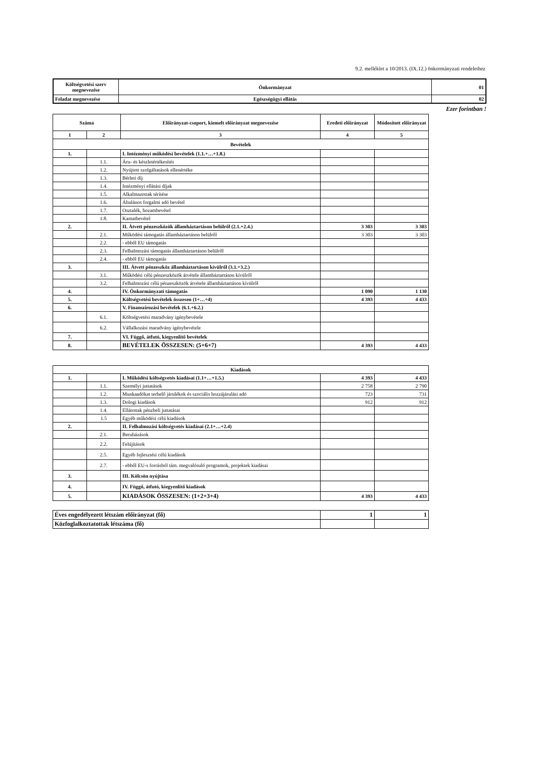9.2. melléklet a 10/2013. (IX.12.) önkormányzati rendelethez
| Költségvetési szerv megnevezése | Önkormányzat | 01 |
| Feladat megnevezése | Egészségügyi ellátás | 02 |
Ezer forintban !
| Száma | | Előirányzat-csoport, kiemelt előirányzat megnevezése | Eredeti előirányzat | Módosított előirányzat |
| --- | --- | --- | --- | --- |
| 1 | 2 | 3 | 4 | 5 |
| Bevételek | | | | |
| 1. | | I. Intézményi működési bevételek (1.1.+…+1.8.) | | |
| | 1.1. | Áru- és készletértékesítés | | |
| | 1.2. | Nyújtott szolgáltatások ellenértéke | | |
| | 1.3. | Bérleti díj | | |
| | 1.4. | Intézményi ellátási díjak | | |
| | 1.5. | Alkalmazottak térítése | | |
| | 1.6. | Általános forgalmi adó bevétel | | |
| | 1.7. | Osztalék, hozambevétel | | |
| | 1.8. | Kamatbevétel | | |
| 2. | | II. Átvett pénzeszközök államháztartáson belülről (2.1.+2.4.) | 3 303 | 3 303 |
| | 2.1. | Működési támogatás államháztartáson belülről | 3 303 | 3 303 |
| | 2.2. | - ebből EU támogatás | | |
| | 2.3. | Felhalmozási támogatás államháztartáson belülről | | |
| | 2.4. | - ebből EU támogatás | | |
| 3. | | III. Átvett pénzeszköz államháztartáson kívülről (3.1.+3.2.) | | |
| | 3.1. | Működési célú pénzeszközök átvétele államháztartáson kívülről | | |
| | 3.2. | Felhalmozási célú pénzeszközök átvétele államháztartáson kívülről | | |
| 4. | | IV. Önkormányzati támogatás | 1 090 | 1 130 |
| 5. | | Költségvetési bevételek összesen (1+…+4) | 4 393 | 4 433 |
| 6. | | V. Finanszírozási bevételek (6.1.+6.2.) | | |
| | 6.1. | Költségvetési maradvány igénybevétele | | |
| | 6.2. | Vállalkozási maradvány igénybevétele | | |
| 7. | | VI. Függő, átfutó, kiegyenlítő bevételek | | |
| 8. | | BEVÉTELEK ÖSSZESEN: (5+6+7) | 4 393 | 4 433 |
| Kiadások | | | | |
| 1. | | I. Működési költségvetés kiadásai (1.1+…+1.5.) | 4 393 | 4 433 |
| | 1.1. | Személyi juttatások | 2 758 | 2 790 |
| | 1.2. | Munkaadókat terhelő járulékok és szociális hozzájárulási adó | 723 | 731 |
| | 1.3. | Dologi kiadások | 912 | 912 |
| | 1.4. | Ellátottak pénzbeli juttatásai | | |
| | 1.5 | Egyéb működési célú kiadások | | |
| 2. | | II. Felhalmozási költségvetés kiadásai (2.1+…+2.4) | | |
| | 2.1. | Beruházások | | |
| | 2.2. | Felújítások | | |
| | 2.5. | Egyéb fejlesztési célú kiadások | | |
| | 2.7. | - ebből EU-s forrásból tám. megvalósuló programok, projektek kiadásai | | |
| 3. | | III. Kölcsön nyújtása | | |
| 4. | | IV. Függő, átfutó, kiegyenlítő kiadások | | |
| 5. | | KIADÁSOK ÖSSZESEN: (1+2+3+4) | 4 393 | 4 433 |
| Éves engedélyezett létszám előirányzat (fő) | 1 | 1 |
| Közfoglalkoztatottak létszáma (fő) | | |